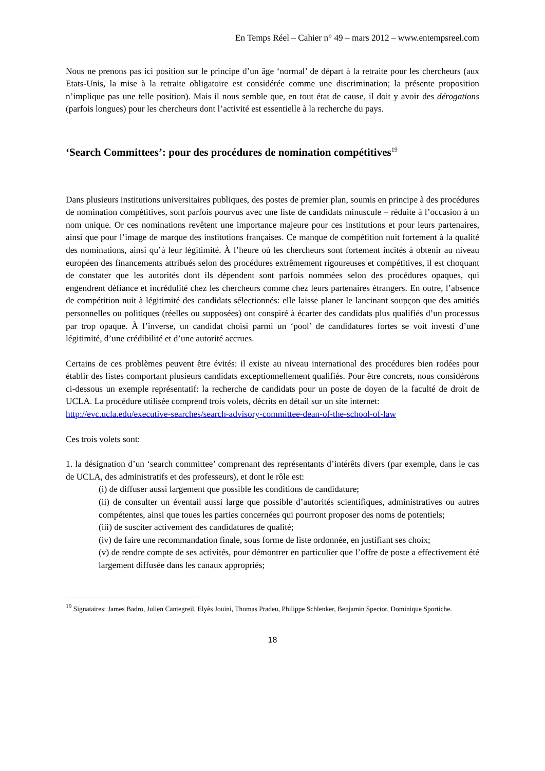En Temps Réel – Cahier n° 49 – mars 2012 – www.entempsreel.com
Nous ne prenons pas ici position sur le principe d’un âge ‘normal’ de départ à la retraite pour les chercheurs (aux Etats-Unis, la mise à la retraite obligatoire est considérée comme une discrimination; la présente proposition n’implique pas une telle position). Mais il nous semble que, en tout état de cause, il doit y avoir des dérogations (parfois longues) pour les chercheurs dont l’activité est essentielle à la recherche du pays.
‘Search Committees’: pour des procédures de nomination compétitives<sup>19</sup>
Dans plusieurs institutions universitaires publiques, des postes de premier plan, soumis en principe à des procédures de nomination compétitives, sont parfois pourvus avec une liste de candidats minuscule – réduite à l’occasion à un nom unique. Or ces nominations revêtent une importance majeure pour ces institutions et pour leurs partenaires, ainsi que pour l’image de marque des institutions françaises. Ce manque de compétition nuit fortement à la qualité des nominations, ainsi qu’à leur légitimité. À l’heure où les chercheurs sont fortement incités à obtenir au niveau européen des financements attribués selon des procédures extrêmement rigoureuses et compétitives, il est choquant de constater que les autorités dont ils dépendent sont parfois nommées selon des procédures opaques, qui engendrent défiance et incrédulité chez les chercheurs comme chez leurs partenaires étrangers. En outre, l’absence de compétition nuit à légitimité des candidats sélectionnés: elle laisse planer le lancinant soupçon que des amitiés personnelles ou politiques (réelles ou supposées) ont conspiré à écarter des candidats plus qualifiés d’un processus par trop opaque. À l’inverse, un candidat choisi parmi un ‘pool’ de candidatures fortes se voit investi d’une légitimité, d’une crédibilité et d’une autorité accrues.
Certains de ces problèmes peuvent être évités: il existe au niveau international des procédures bien rodées pour établir des listes comportant plusieurs candidats exceptionnellement qualifiés. Pour être concrets, nous considérons ci-dessous un exemple représentatif: la recherche de candidats pour un poste de doyen de la faculté de droit de UCLA. La procédure utilisée comprend trois volets, décrits en détail sur un site internet:
http://evc.ucla.edu/executive-searches/search-advisory-committee-dean-of-the-school-of-law
Ces trois volets sont:
1. la désignation d’un ‘search committee’ comprenant des représentants d’intérêts divers (par exemple, dans le cas de UCLA, des administratifs et des professeurs), et dont le rôle est:
(i) de diffuser aussi largement que possible les conditions de candidature;
(ii) de consulter un éventail aussi large que possible d’autorités scientifiques, administratives ou autres compétentes, ainsi que toues les parties concernées qui pourront proposer des noms de potentiels;
(iii) de susciter activement des candidatures de qualité;
(iv) de faire une recommandation finale, sous forme de liste ordonnée, en justifiant ses choix;
(v) de rendre compte de ses activités, pour démontrer en particulier que l’offre de poste a effectivement été largement diffusée dans les canaux appropriés;
<sup>19</sup> Signataires: James Badro, Julien Cantegreil, Elyès Jouini, Thomas Pradeu, Philippe Schlenker, Benjamin Spector, Dominique Sportiche.
18